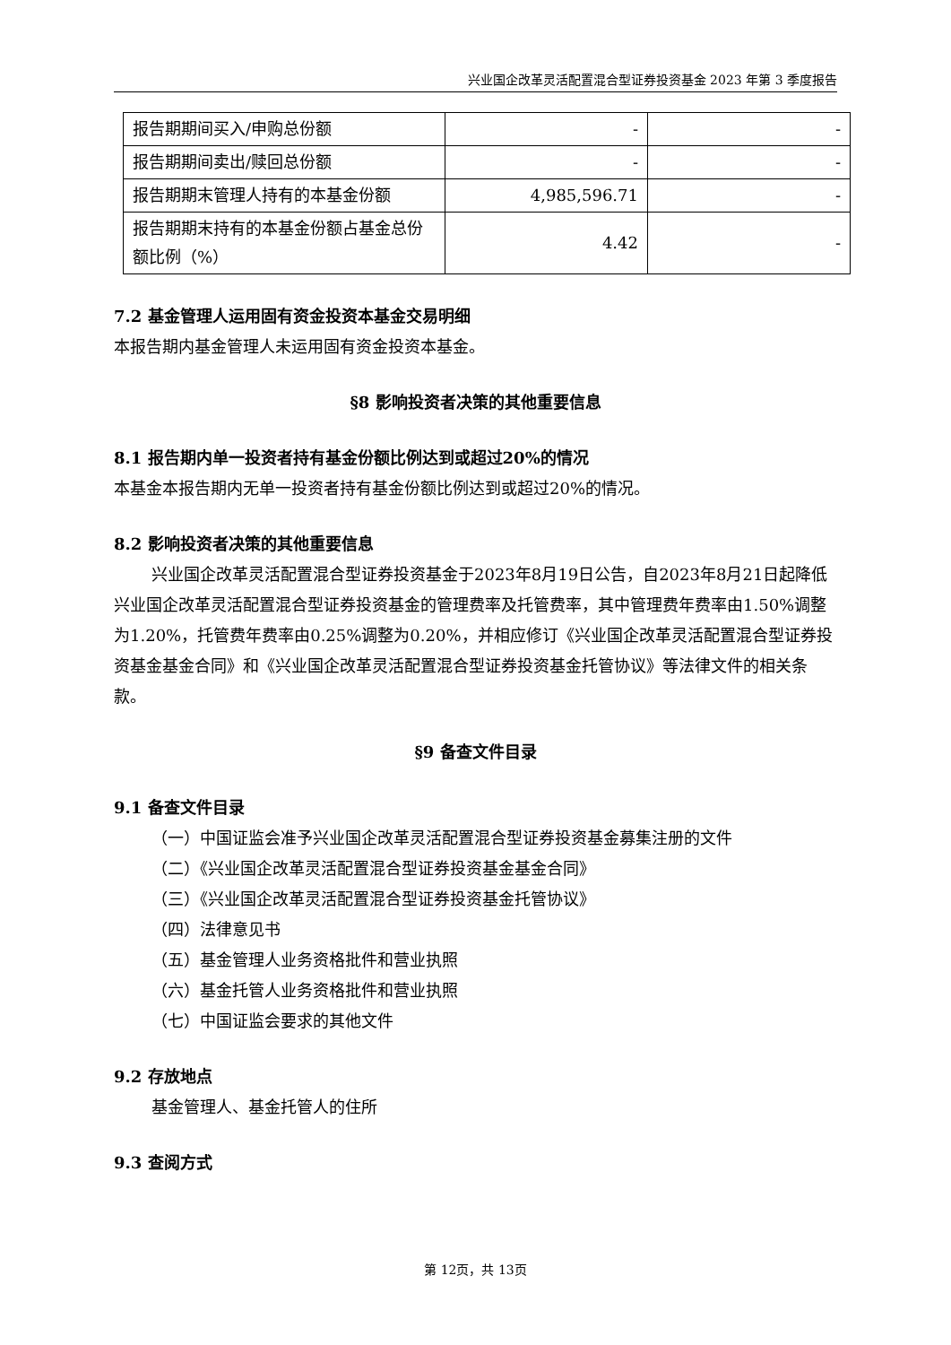兴业国企改革灵活配置混合型证券投资基金 2023 年第 3 季度报告
| 报告期期间买入/申购总份额 | - | - |
| 报告期期间卖出/赎回总份额 | - | - |
| 报告期期末管理人持有的本基金份额 | 4,985,596.71 | - |
| 报告期期末持有的本基金份额占基金总份额比例（%） | 4.42 | - |
7.2 基金管理人运用固有资金投资本基金交易明细
本报告期内基金管理人未运用固有资金投资本基金。
§8 影响投资者决策的其他重要信息
8.1 报告期内单一投资者持有基金份额比例达到或超过20%的情况
本基金本报告期内无单一投资者持有基金份额比例达到或超过20%的情况。
8.2 影响投资者决策的其他重要信息
兴业国企改革灵活配置混合型证券投资基金于2023年8月19日公告，自2023年8月21日起降低兴业国企改革灵活配置混合型证券投资基金的管理费率及托管费率，其中管理费年费率由1.50%调整为1.20%，托管费年费率由0.25%调整为0.20%，并相应修订《兴业国企改革灵活配置混合型证券投资基金基金合同》和《兴业国企改革灵活配置混合型证券投资基金托管协议》等法律文件的相关条款。
§9 备查文件目录
9.1 备查文件目录
（一）中国证监会准予兴业国企改革灵活配置混合型证券投资基金募集注册的文件
（二）《兴业国企改革灵活配置混合型证券投资基金基金合同》
（三）《兴业国企改革灵活配置混合型证券投资基金托管协议》
（四）法律意见书
（五）基金管理人业务资格批件和营业执照
（六）基金托管人业务资格批件和营业执照
（七）中国证监会要求的其他文件
9.2 存放地点
基金管理人、基金托管人的住所
9.3 查阅方式
第 12页，共 13页